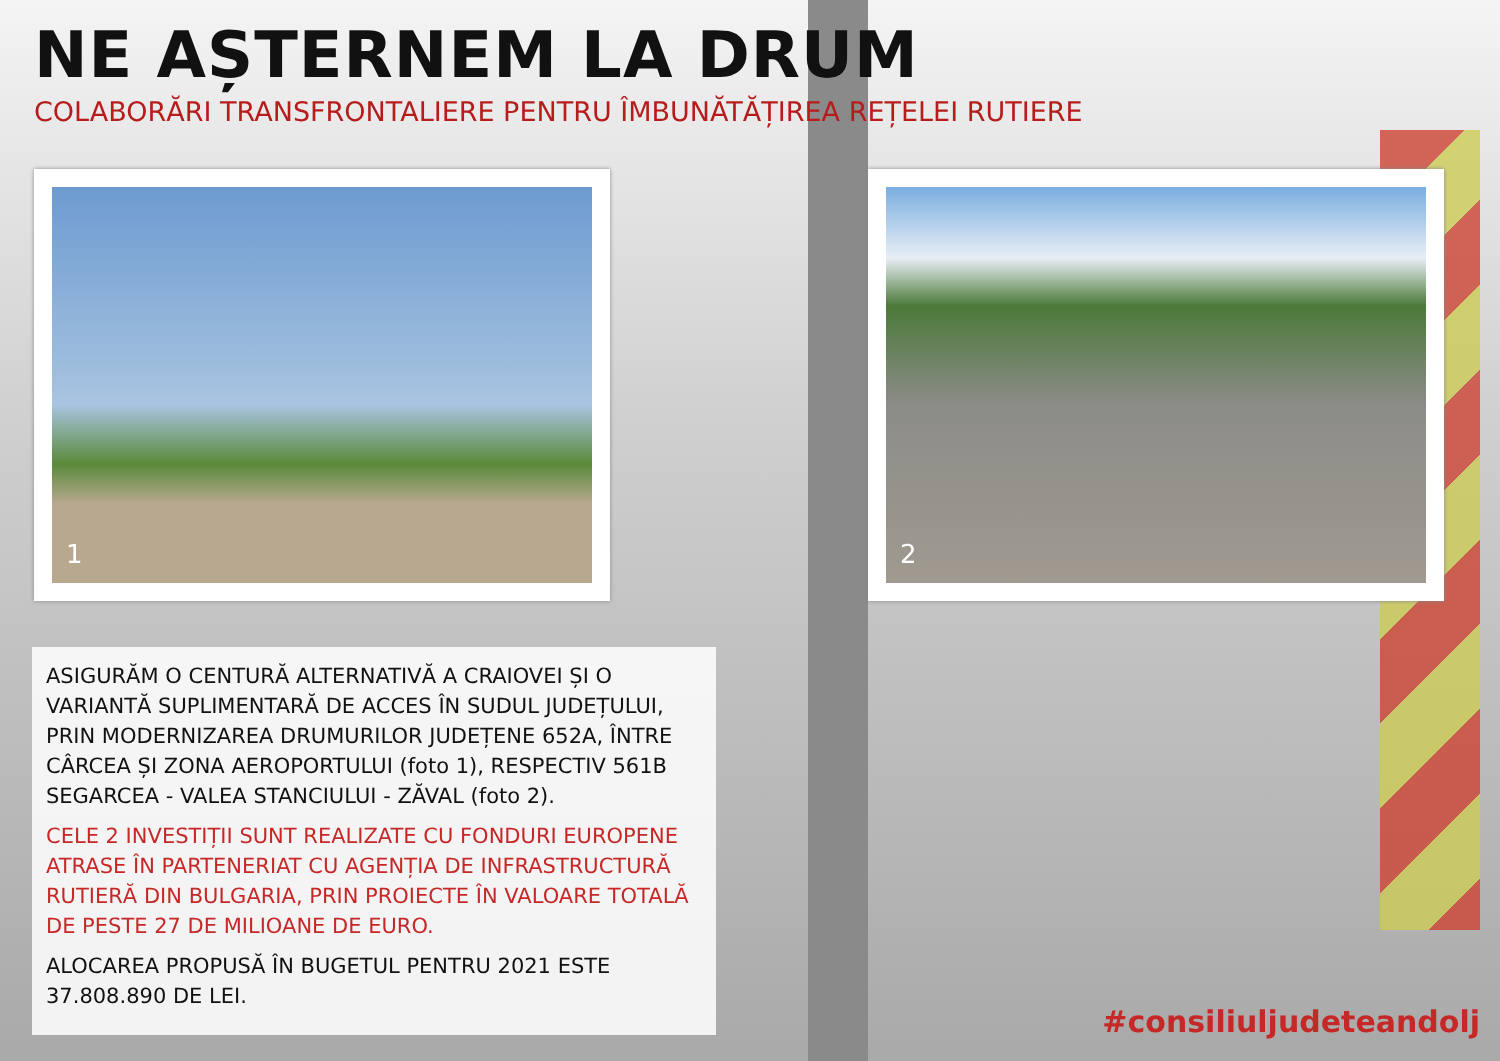NE AȘTERNEM LA DRUM
COLABORĂRI TRANSFRONTALIERE PENTRU ÎMBUNĂTĂȚIREA REȚELEI RUTIERE
1
2
ASIGURĂM O CENTURĂ ALTERNATIVĂ A CRAIOVEI ȘI O VARIANTĂ SUPLIMENTARĂ DE ACCES ÎN SUDUL JUDEȚULUI, PRIN MODERNIZAREA DRUMURILOR JUDEȚENE 652A, ÎNTRE CÂRCEA ȘI ZONA AEROPORTULUI (foto 1), RESPECTIV 561B SEGARCEA - VALEA STANCIULUI - ZĂVAL (foto 2).
CELE 2 INVESTIȚII SUNT REALIZATE CU FONDURI EUROPENE ATRASE ÎN PARTENERIAT CU AGENȚIA DE INFRASTRUCTURĂ RUTIERĂ DIN BULGARIA, PRIN PROIECTE ÎN VALOARE TOTALĂ DE PESTE 27 DE MILIOANE DE EURO.
ALOCAREA PROPUSĂ ÎN BUGETUL PENTRU 2021 ESTE 37.808.890 DE LEI.
#consiliuljudeteandolj